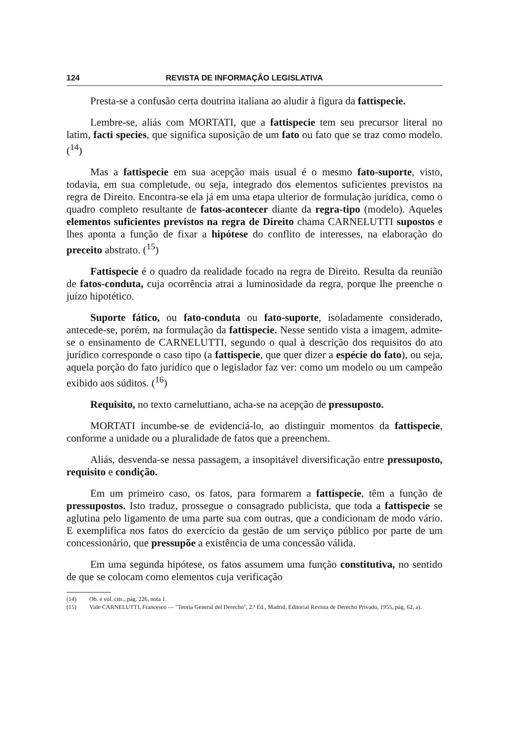124 REVISTA DE INFORMAÇÃO LEGISLATIVA
Presta-se a confusão certa doutrina italiana ao aludir à figura da fattispecie.
Lembre-se, aliás com MORTATI, que a fattispecie tem seu precursor literal no latim, facti species, que significa suposição de um fato ou fato que se traz como modelo. (<sup>14</sup>)
Mas a fattispecie em sua acepção mais usual é o mesmo fato-suporte, visto, todavia, em sua completude, ou seja, integrado dos elementos suficientes previstos na regra de Direito. Encontra-se ela já em uma etapa ulterior de formulação jurídica, como o quadro completo resultante de fatos-acontecer diante da regra-tipo (modelo). Aqueles elementos suficientes previstos na regra de Direito chama CARNELUTTI supostos e lhes aponta a função de fixar a hipótese do conflito de interesses, na elaboração do preceito abstrato. (<sup>15</sup>)
Fattispecie é o quadro da realidade focado na regra de Direito. Resulta da reunião de fatos-conduta, cuja ocorrência atrai a luminosidade da regra, porque lhe preenche o juízo hipotético.
Suporte fático, ou fato-conduta ou fato-suporte, isoladamente considerado, antecede-se, porém, na formulação da fattispecie. Nesse sentido vista a imagem, admite-se o ensinamento de CARNELUTTI, segundo o qual à descrição dos requisitos do ato jurídico corresponde o caso tipo (a fattispecie, que quer dizer a espécie do fato), ou seja, aquela porção do fato jurídico que o legislador faz ver: como um modelo ou um campeão exibido aos súditos. (<sup>16</sup>)
Requisito, no texto carneluttiano, acha-se na acepção de pressuposto.
MORTATI incumbe-se de evidenciá-lo, ao distinguir momentos da fattispecie, conforme a unidade ou a pluralidade de fatos que a preenchem.
Aliás, desvenda-se nessa passagem, a insopitável diversificação entre pressuposto, requisito e condição.
Em um primeiro caso, os fatos, para formarem a fattispecie, têm a função de pressupostos. Isto traduz, prossegue o consagrado publicista, que toda a fattispecie se aglutina pelo ligamento de uma parte sua com outras, que a condicionam de modo vário. E exemplifica nos fatos do exercício da gestão de um serviço público por parte de um concessionário, que pressupõe a existência de uma concessão válida.
Em uma segunda hipótese, os fatos assumem uma função constitutiva, no sentido de que se colocam como elementos cuja verificação
(14) Ob. e vol. cits., pág. 226, nota 1.
(15) Vide CARNELUTTI, Francesco — "Teoria General del Derecho", 2.ª Ed., Madrid, Editorial Revista de Derecho Privado, 1955, pág. 62, a).